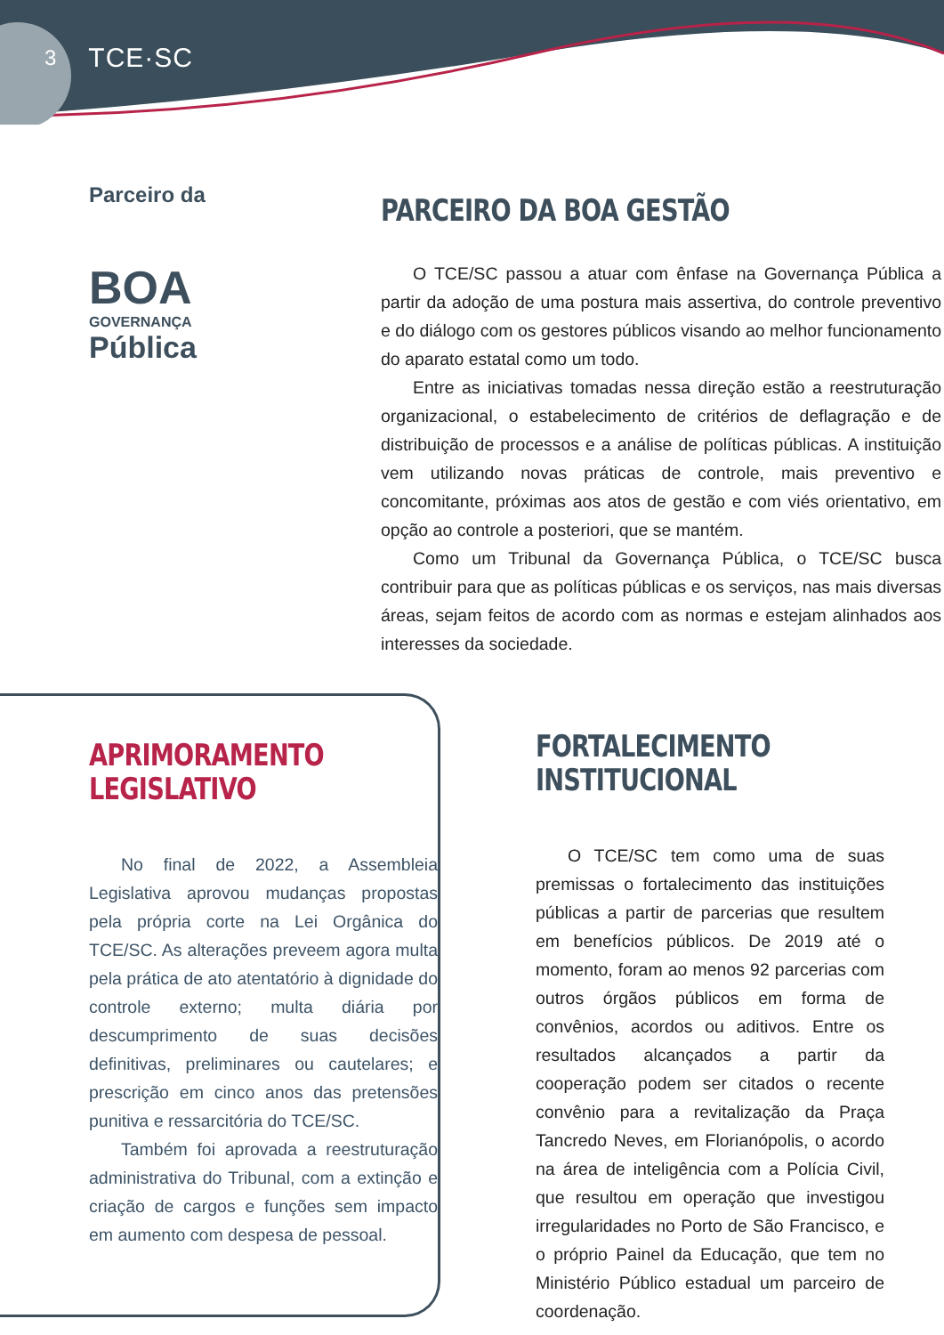3 TCE·SC
Parceiro da
BOA
GOVERNANÇA
Pública
PARCEIRO DA BOA GESTÃO
O TCE/SC passou a atuar com ênfase na Governança Pública a partir da adoção de uma postura mais assertiva, do controle preventivo e do diálogo com os gestores públicos visando ao melhor funcionamento do aparato estatal como um todo.
Entre as iniciativas tomadas nessa direção estão a reestruturação organizacional, o estabelecimento de critérios de deflagração e de distribuição de processos e a análise de políticas públicas. A instituição vem utilizando novas práticas de controle, mais preventivo e concomitante, próximas aos atos de gestão e com viés orientativo, em opção ao controle a posteriori, que se mantém.
Como um Tribunal da Governança Pública, o TCE/SC busca contribuir para que as políticas públicas e os serviços, nas mais diversas áreas, sejam feitos de acordo com as normas e estejam alinhados aos interesses da sociedade.
APRIMORAMENTO
LEGISLATIVO
No final de 2022, a Assembleia Legislativa aprovou mudanças propostas pela própria corte na Lei Orgânica do TCE/SC. As alterações preveem agora multa pela prática de ato atentatório à dignidade do controle externo; multa diária por descumprimento de suas decisões definitivas, preliminares ou cautelares; e prescrição em cinco anos das pretensões punitiva e ressarcitória do TCE/SC.
Também foi aprovada a reestruturação administrativa do Tribunal, com a extinção e criação de cargos e funções sem impacto em aumento com despesa de pessoal.
FORTALECIMENTO
INSTITUCIONAL
O TCE/SC tem como uma de suas premissas o fortalecimento das instituições públicas a partir de parcerias que resultem em benefícios públicos. De 2019 até o momento, foram ao menos 92 parcerias com outros órgãos públicos em forma de convênios, acordos ou aditivos. Entre os resultados alcançados a partir da cooperação podem ser citados o recente convênio para a revitalização da Praça Tancredo Neves, em Florianópolis, o acordo na área de inteligência com a Polícia Civil, que resultou em operação que investigou irregularidades no Porto de São Francisco, e o próprio Painel da Educação, que tem no Ministério Público estadual um parceiro de coordenação.